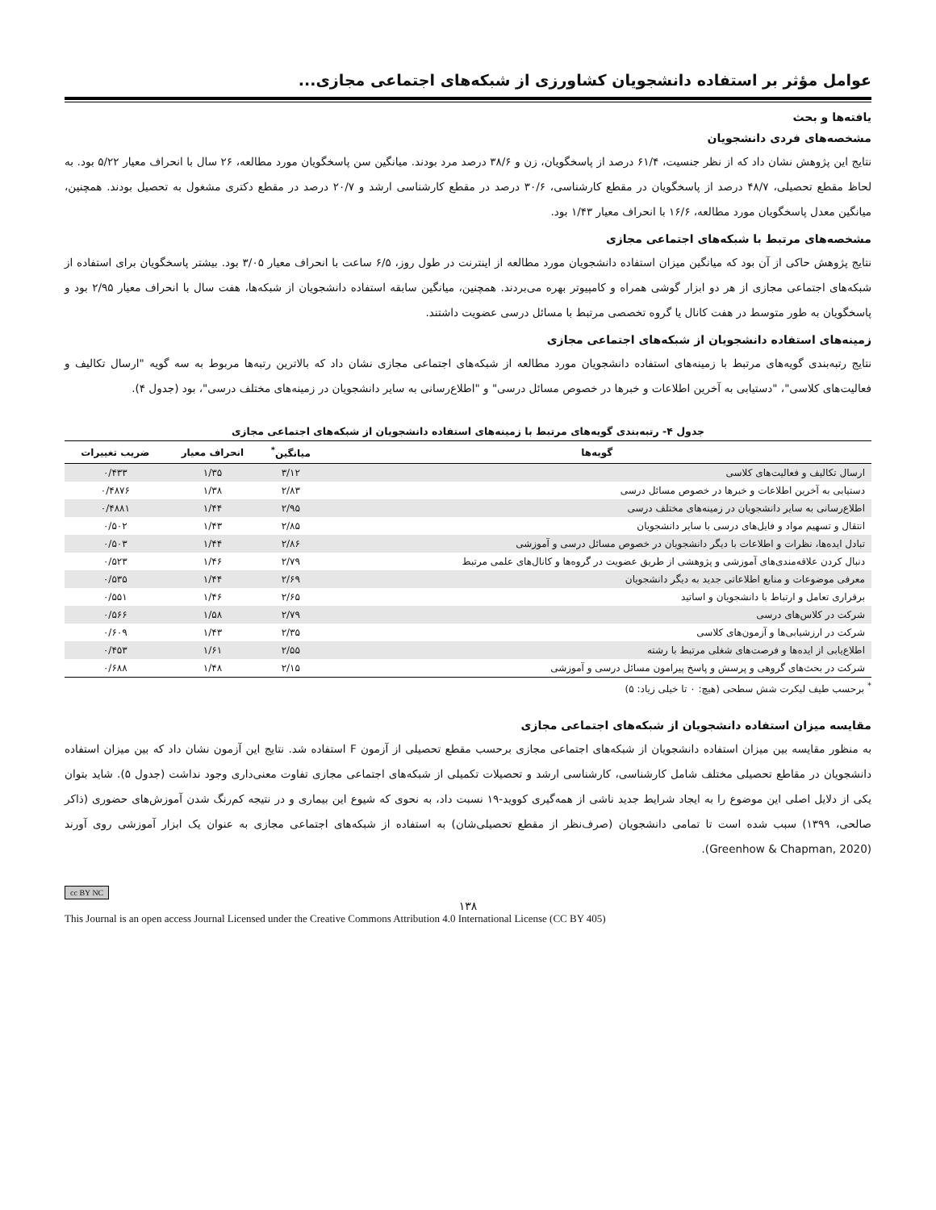عوامل مؤثر بر استفاده دانشجویان کشاورزی از شبکه‌های اجتماعی مجازی...
یافته‌ها و بحث
مشخصه‌های فردی دانشجویان
نتایج این پژوهش نشان داد که از نظر جنسیت، ۶۱/۴ درصد از پاسخگویان، زن و ۳۸/۶ درصد مرد بودند. میانگین سن پاسخگویان مورد مطالعه، ۲۶ سال با انحراف معیار ۵/۲۲ بود. به لحاظ مقطع تحصیلی، ۴۸/۷ درصد از پاسخگویان در مقطع کارشناسی، ۳۰/۶ درصد در مقطع کارشناسی ارشد و ۲۰/۷ درصد در مقطع دکتری مشغول به تحصیل بودند. همچنین، میانگین معدل پاسخگویان مورد مطالعه، ۱۶/۶ با انحراف معیار ۱/۴۳ بود.
مشخصه‌های مرتبط با شبکه‌های اجتماعی مجازی
نتایج پژوهش حاکی از آن بود که میانگین میزان استفاده دانشجویان مورد مطالعه از اینترنت در طول روز، ۶/۵ ساعت با انحراف معیار ۳/۰۵ بود. بیشتر پاسخگویان برای استفاده از شبکه‌های اجتماعی مجازی از هر دو ابزار گوشی همراه و کامپیوتر بهره می‌بردند. همچنین، میانگین سابقه استفاده دانشجویان از شبکه‌ها، هفت سال با انحراف معیار ۲/۹۵ بود و پاسخگویان به طور متوسط در هفت کانال یا گروه تخصصی مرتبط با مسائل درسی عضویت داشتند.
زمینه‌های استفاده دانشجویان از شبکه‌های اجتماعی مجازی
نتایج رتبه‌بندی گویه‌های مرتبط با زمینه‌های استفاده دانشجویان مورد مطالعه از شبکه‌های اجتماعی مجازی نشان داد که بالاترین رتبه‌ها مربوط به سه گویه "ارسال تکالیف و فعالیت‌های کلاسی"، "دستیابی به آخرین اطلاعات و خبرها در خصوص مسائل درسی" و "اطلاع‌رسانی به سایر دانشجویان در زمینه‌های مختلف درسی"، بود (جدول ۴).
جدول ۴- رتبه‌بندی گویه‌های مرتبط با زمینه‌های استفاده دانشجویان از شبکه‌های اجتماعی مجازی
| گویه‌ها | میانگین<sup>*</sup> | انحراف معیار | ضریب تغییرات |
| --- | --- | --- | --- |
| ارسال تکالیف و فعالیت‌های کلاسی | ۳/۱۲ | ۱/۳۵ | ۰/۴۳۳ |
| دستیابی به آخرین اطلاعات و خبرها در خصوص مسائل درسی | ۲/۸۳ | ۱/۳۸ | ۰/۴۸۷۶ |
| اطلاع‌رسانی به سایر دانشجویان در زمینه‌های مختلف درسی | ۲/۹۵ | ۱/۴۴ | ۰/۴۸۸۱ |
| انتقال و تسهیم مواد و فایل‌های درسی با سایر دانشجویان | ۲/۸۵ | ۱/۴۳ | ۰/۵۰۲ |
| تبادل ایده‌ها، نظرات و اطلاعات با دیگر دانشجویان در خصوص مسائل درسی و آموزشی | ۲/۸۶ | ۱/۴۴ | ۰/۵۰۳ |
| دنبال کردن علاقه‌مندی‌های آموزشی و پژوهشی از طریق عضویت در گروه‌ها و کانال‌های علمی مرتبط | ۲/۷۹ | ۱/۴۶ | ۰/۵۲۳ |
| معرفی موضوعات و منابع اطلاعاتی جدید به دیگر دانشجویان | ۲/۶۹ | ۱/۴۴ | ۰/۵۳۵ |
| برقراری تعامل و ارتباط با دانشجویان و اساتید | ۲/۶۵ | ۱/۴۶ | ۰/۵۵۱ |
| شرکت در کلاس‌های درسی | ۲/۷۹ | ۱/۵۸ | ۰/۵۶۶ |
| شرکت در ارزشیابی‌ها و آزمون‌های کلاسی | ۲/۳۵ | ۱/۴۳ | ۰/۶۰۹ |
| اطلاع‌یابی از ایده‌ها و فرصت‌های شغلی مرتبط با رشته | ۲/۵۵ | ۱/۶۱ | ۰/۴۵۳ |
| شرکت در بحث‌های گروهی و پرسش و پاسخ پیرامون مسائل درسی و آموزشی | ۲/۱۵ | ۱/۴۸ | ۰/۶۸۸ |
<sup>*</sup> برحسب طیف لیکرت شش سطحی (هیچ: ۰ تا خیلی زیاد: ۵)
مقایسه میزان استفاده دانشجویان از شبکه‌های اجتماعی مجازی
به منظور مقایسه بین میزان استفاده دانشجویان از شبکه‌های اجتماعی مجازی برحسب مقطع تحصیلی از آزمون F استفاده شد. نتایج این آزمون نشان داد که بین میزان استفاده دانشجویان در مقاطع تحصیلی مختلف شامل کارشناسی، کارشناسی ارشد و تحصیلات تکمیلی از شبکه‌های اجتماعی مجازی تفاوت معنی‌داری وجود نداشت (جدول ۵). شاید بتوان یکی از دلایل اصلی این موضوع را به ایجاد شرایط جدید ناشی از همه‌گیری کووید-۱۹ نسبت داد، به نحوی که شیوع این بیماری و در نتیجه کم‌رنگ شدن آموزش‌های حضوری (ذاکر صالحی، ۱۳۹۹) سبب شده است تا تمامی دانشجویان (صرف‌نظر از مقطع تحصیلی‌شان) به استفاده از شبکه‌های اجتماعی مجازی به عنوان یک ابزار آموزشی روی آورند (Greenhow & Chapman, 2020).
cc BY NC
۱۳۸
This Journal is an open access Journal Licensed under the Creative Commons Attribution 4.0 International License (CC BY 405)